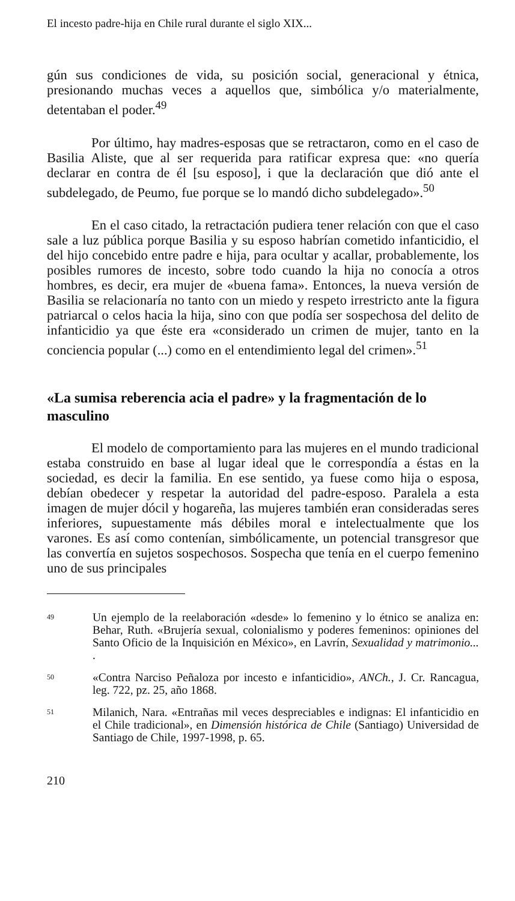El incesto padre-hija en Chile rural durante el siglo XIX...
gún sus condiciones de vida, su posición social, generacional y étnica, presionando muchas veces a aquellos que, simbólica y/o materialmente, detentaban el poder.<sup>49</sup>
Por último, hay madres-esposas que se retractaron, como en el caso de Basilia Aliste, que al ser requerida para ratificar expresa que: «no quería declarar en contra de él [su esposo], i que la declaración que dió ante el subdelegado, de Peumo, fue porque se lo mandó dicho subdelegado».<sup>50</sup>
En el caso citado, la retractación pudiera tener relación con que el caso sale a luz pública porque Basilia y su esposo habrían cometido infanticidio, el del hijo concebido entre padre e hija, para ocultar y acallar, probablemente, los posibles rumores de incesto, sobre todo cuando la hija no conocía a otros hombres, es decir, era mujer de «buena fama». Entonces, la nueva versión de Basilia se relacionaría no tanto con un miedo y respeto irrestricto ante la figura patriarcal o celos hacia la hija, sino con que podía ser sospechosa del delito de infanticidio ya que éste era «considerado un crimen de mujer, tanto en la conciencia popular (...) como en el entendimiento legal del crimen».<sup>51</sup>
«La sumisa reberencia acia el padre» y la fragmentación de lo masculino
El modelo de comportamiento para las mujeres en el mundo tradicional estaba construido en base al lugar ideal que le correspondía a éstas en la sociedad, es decir la familia. En ese sentido, ya fuese como hija o esposa, debían obedecer y respetar la autoridad del padre-esposo. Paralela a esta imagen de mujer dócil y hogareña, las mujeres también eran consideradas seres inferiores, supuestamente más débiles moral e intelectualmente que los varones. Es así como contenían, simbólicamente, un potencial transgresor que las convertía en sujetos sospechosos. Sospecha que tenía en el cuerpo femenino uno de sus principales
49 Un ejemplo de la reelaboración «desde» lo femenino y lo étnico se analiza en: Behar, Ruth. «Brujería sexual, colonialismo y poderes femeninos: opiniones del Santo Oficio de la Inquisición en México», en Lavrín, Sexualidad y matrimonio... .
50 «Contra Narciso Peñaloza por incesto e infanticidio», ANCh., J. Cr. Rancagua, leg. 722, pz. 25, año 1868.
51 Milanich, Nara. «Entrañas mil veces despreciables e indignas: El infanticidio en el Chile tradicional», en Dimensión histórica de Chile (Santiago) Universidad de Santiago de Chile, 1997-1998, p. 65.
210